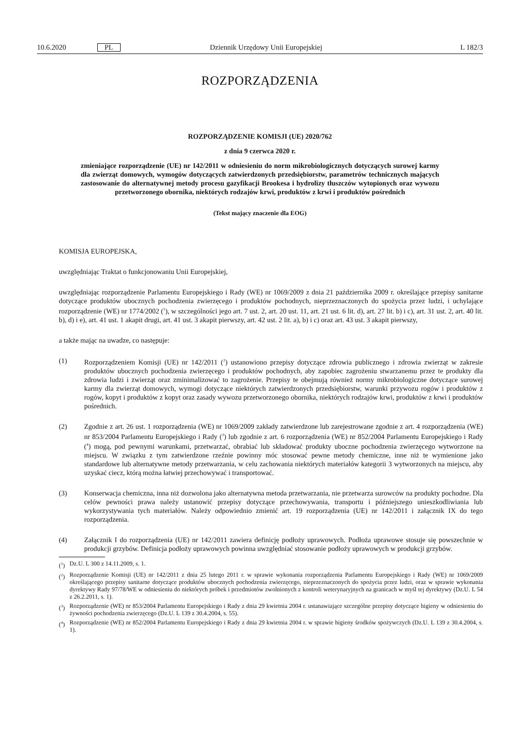10.6.2020 PL Dziennik Urzędowy Unii Europejskiej L 182/3
ROZPORZĄDZENIA
ROZPORZĄDZENIE KOMISJI (UE) 2020/762
z dnia 9 czerwca 2020 r.
zmieniające rozporządzenie (UE) nr 142/2011 w odniesieniu do norm mikrobiologicznych dotyczących surowej karmy dla zwierząt domowych, wymogów dotyczących zatwierdzonych przedsiębiorstw, parametrów technicznych mających zastosowanie do alternatywnej metody procesu gazyfikacji Brookesa i hydrolizy tłuszczów wytopionych oraz wywozu przetworzonego obornika, niektórych rodzajów krwi, produktów z krwi i produktów pośrednich
(Tekst mający znaczenie dla EOG)
KOMISJA EUROPEJSKA,
uwzględniając Traktat o funkcjonowaniu Unii Europejskiej,
uwzględniając rozporządzenie Parlamentu Europejskiego i Rady (WE) nr 1069/2009 z dnia 21 października 2009 r. określające przepisy sanitarne dotyczące produktów ubocznych pochodzenia zwierzęcego i produktów pochodnych, nieprzeznaczonych do spożycia przez ludzi, i uchylające rozporządzenie (WE) nr 1774/2002 (<sup>1</sup>), w szczególności jego art. 7 ust. 2, art. 20 ust. 11, art. 21 ust. 6 lit. d), art. 27 lit. b) i c), art. 31 ust. 2, art. 40 lit. b), d) i e), art. 41 ust. 1 akapit drugi, art. 41 ust. 3 akapit pierwszy, art. 42 ust. 2 lit. a), b) i c) oraz art. 43 ust. 3 akapit pierwszy,
a także mając na uwadze, co następuje:
(1) Rozporządzeniem Komisji (UE) nr 142/2011 (<sup>2</sup>) ustanowiono przepisy dotyczące zdrowia publicznego i zdrowia zwierząt w zakresie produktów ubocznych pochodzenia zwierzęcego i produktów pochodnych, aby zapobiec zagrożeniu stwarzanemu przez te produkty dla zdrowia ludzi i zwierząt oraz zminimalizować to zagrożenie. Przepisy te obejmują również normy mikrobiologiczne dotyczące surowej karmy dla zwierząt domowych, wymogi dotyczące niektórych zatwierdzonych przedsiębiorstw, warunki przywozu rogów i produktów z rogów, kopyt i produktów z kopyt oraz zasady wywozu przetworzonego obornika, niektórych rodzajów krwi, produktów z krwi i produktów pośrednich.
(2) Zgodnie z art. 26 ust. 1 rozporządzenia (WE) nr 1069/2009 zakłady zatwierdzone lub zarejestrowane zgodnie z art. 4 rozporządzenia (WE) nr 853/2004 Parlamentu Europejskiego i Rady (<sup>3</sup>) lub zgodnie z art. 6 rozporządzenia (WE) nr 852/2004 Parlamentu Europejskiego i Rady (<sup>4</sup>) mogą, pod pewnymi warunkami, przetwarzać, obrabiać lub składować produkty uboczne pochodzenia zwierzęcego wytworzone na miejscu. W związku z tym zatwierdzone rzeźnie powinny móc stosować pewne metody chemiczne, inne niż te wymienione jako standardowe lub alternatywne metody przetwarzania, w celu zachowania niektórych materiałów kategorii 3 wytworzonych na miejscu, aby uzyskać ciecz, którą można łatwiej przechowywać i transportować.
(3) Konserwacja chemiczna, inna niż dozwolona jako alternatywna metoda przetwarzania, nie przetwarza surowców na produkty pochodne. Dla celów pewności prawa należy ustanowić przepisy dotyczące przechowywania, transportu i późniejszego unieszkodliwiania lub wykorzystywania tych materiałów. Należy odpowiednio zmienić art. 19 rozporządzenia (UE) nr 142/2011 i załącznik IX do tego rozporządzenia.
(4) Załącznik I do rozporządzenia (UE) nr 142/2011 zawiera definicję podłoży uprawowych. Podłoża uprawowe stosuje się powszechnie w produkcji grzybów. Definicja podłoży uprawowych powinna uwzględniać stosowanie podłoży uprawowych w produkcji grzybów.
(<sup>1</sup>) Dz.U. L 300 z 14.11.2009, s. 1.
(<sup>2</sup>) Rozporządzenie Komisji (UE) nr 142/2011 z dnia 25 lutego 2011 r. w sprawie wykonania rozporządzenia Parlamentu Europejskiego i Rady (WE) nr 1069/2009 określającego przepisy sanitarne dotyczące produktów ubocznych pochodzenia zwierzęcego, nieprzeznaczonych do spożycia przez ludzi, oraz w sprawie wykonania dyrektywy Rady 97/78/WE w odniesieniu do niektórych próbek i przedmiotów zwolnionych z kontroli weterynaryjnych na granicach w myśl tej dyrektywy (Dz.U. L 54 z 26.2.2011, s. 1).
(<sup>3</sup>) Rozporządzenie (WE) nr 853/2004 Parlamentu Europejskiego i Rady z dnia 29 kwietnia 2004 r. ustanawiające szczególne przepisy dotyczące higieny w odniesieniu do żywności pochodzenia zwierzęcego (Dz.U. L 139 z 30.4.2004, s. 55).
(<sup>4</sup>) Rozporządzenie (WE) nr 852/2004 Parlamentu Europejskiego i Rady z dnia 29 kwietnia 2004 r. w sprawie higieny środków spożywczych (Dz.U. L 139 z 30.4.2004, s. 1).